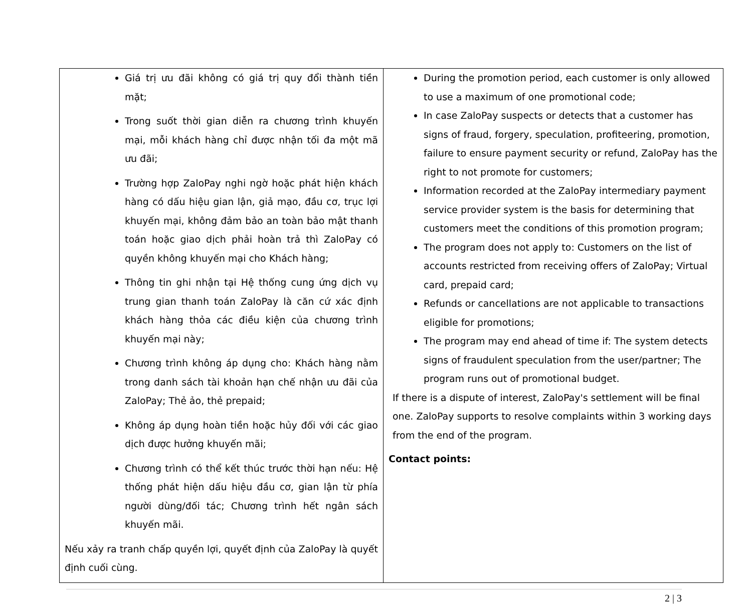| Giá trị ưu đãi không có giá trị quy đổi thành tiền mặt; Trong suốt thời gian diễn ra chương trình khuyến mại, mỗi khách hàng chỉ được nhận tối đa một mã ưu đãi; Trường hợp ZaloPay nghi ngờ hoặc phát hiện khách hàng có dấu hiệu gian lận, giả mạo, đầu cơ, trục lợi khuyến mại, không đảm bảo an toàn bảo mật thanh toán hoặc giao dịch phải hoàn trả thì ZaloPay có quyền không khuyến mại cho Khách hàng; Thông tin ghi nhận tại Hệ thống cung ứng dịch vụ trung gian thanh toán ZaloPay là căn cứ xác định khách hàng thỏa các điều kiện của chương trình khuyến mại này; Chương trình không áp dụng cho: Khách hàng nằm trong danh sách tài khoản hạn chế nhận ưu đãi của ZaloPay; Thẻ ảo, thẻ prepaid; Không áp dụng hoàn tiền hoặc hủy đối với các giao dịch được hưởng khuyến mãi; Chương trình có thể kết thúc trước thời hạn nếu: Hệ thống phát hiện dấu hiệu đầu cơ, gian lận từ phía người dùng/đối tác; Chương trình hết ngân sách khuyến mãi. Nếu xảy ra tranh chấp quyền lợi, quyết định của ZaloPay là quyết định cuối cùng. | During the promotion period, each customer is only allowed to use a maximum of one promotional code; In case ZaloPay suspects or detects that a customer has signs of fraud, forgery, speculation, profiteering, promotion, failure to ensure payment security or refund, ZaloPay has the right to not promote for customers; Information recorded at the ZaloPay intermediary payment service provider system is the basis for determining that customers meet the conditions of this promotion program; The program does not apply to: Customers on the list of accounts restricted from receiving offers of ZaloPay; Virtual card, prepaid card; Refunds or cancellations are not applicable to transactions eligible for promotions; The program may end ahead of time if: The system detects signs of fraudulent speculation from the user/partner; The program runs out of promotional budget. If there is a dispute of interest, ZaloPay's settlement will be final one. ZaloPay supports to resolve complaints within 3 working days from the end of the program. Contact points: |
2 | 3